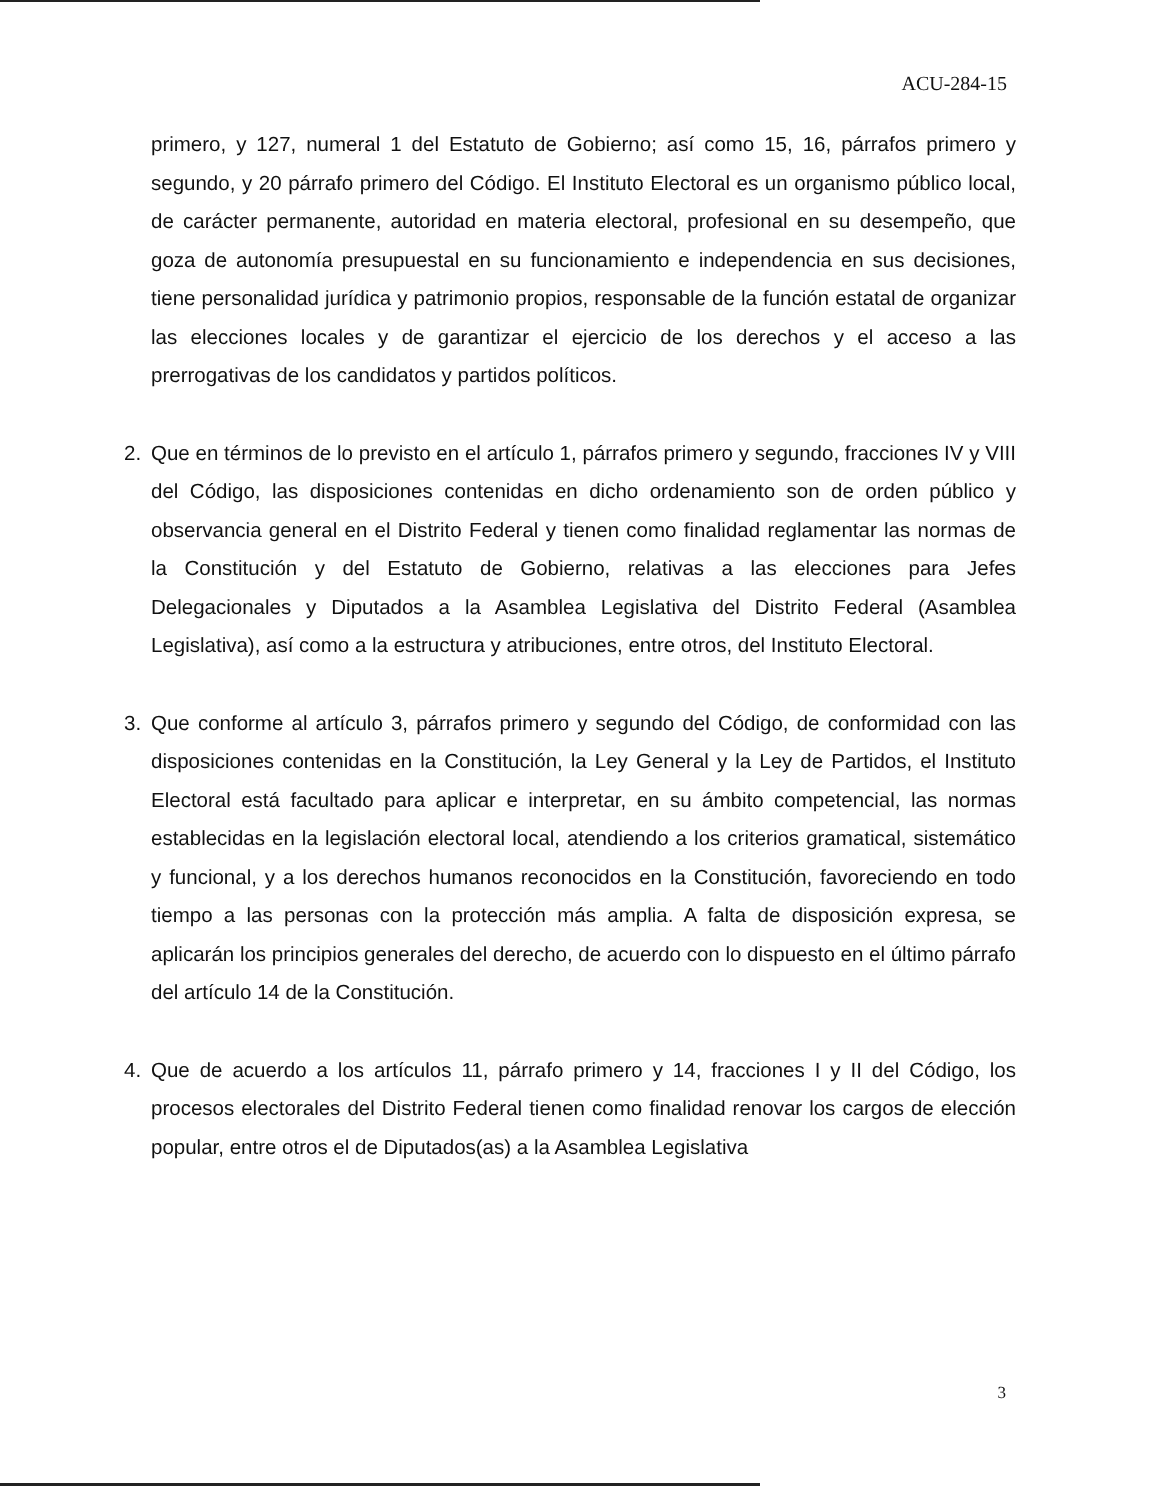ACU-284-15
primero, y 127, numeral 1 del Estatuto de Gobierno; así como 15, 16, párrafos primero y segundo, y 20 párrafo primero del Código. El Instituto Electoral es un organismo público local, de carácter permanente, autoridad en materia electoral, profesional en su desempeño, que goza de autonomía presupuestal en su funcionamiento e independencia en sus decisiones, tiene personalidad jurídica y patrimonio propios, responsable de la función estatal de organizar las elecciones locales y de garantizar el ejercicio de los derechos y el acceso a las prerrogativas de los candidatos y partidos políticos.
2. Que en términos de lo previsto en el artículo 1, párrafos primero y segundo, fracciones IV y VIII del Código, las disposiciones contenidas en dicho ordenamiento son de orden público y observancia general en el Distrito Federal y tienen como finalidad reglamentar las normas de la Constitución y del Estatuto de Gobierno, relativas a las elecciones para Jefes Delegacionales y Diputados a la Asamblea Legislativa del Distrito Federal (Asamblea Legislativa), así como a la estructura y atribuciones, entre otros, del Instituto Electoral.
3. Que conforme al artículo 3, párrafos primero y segundo del Código, de conformidad con las disposiciones contenidas en la Constitución, la Ley General y la Ley de Partidos, el Instituto Electoral está facultado para aplicar e interpretar, en su ámbito competencial, las normas establecidas en la legislación electoral local, atendiendo a los criterios gramatical, sistemático y funcional, y a los derechos humanos reconocidos en la Constitución, favoreciendo en todo tiempo a las personas con la protección más amplia. A falta de disposición expresa, se aplicarán los principios generales del derecho, de acuerdo con lo dispuesto en el último párrafo del artículo 14 de la Constitución.
4. Que de acuerdo a los artículos 11, párrafo primero y 14, fracciones I y II del Código, los procesos electorales del Distrito Federal tienen como finalidad renovar los cargos de elección popular, entre otros el de Diputados(as) a la Asamblea Legislativa
3